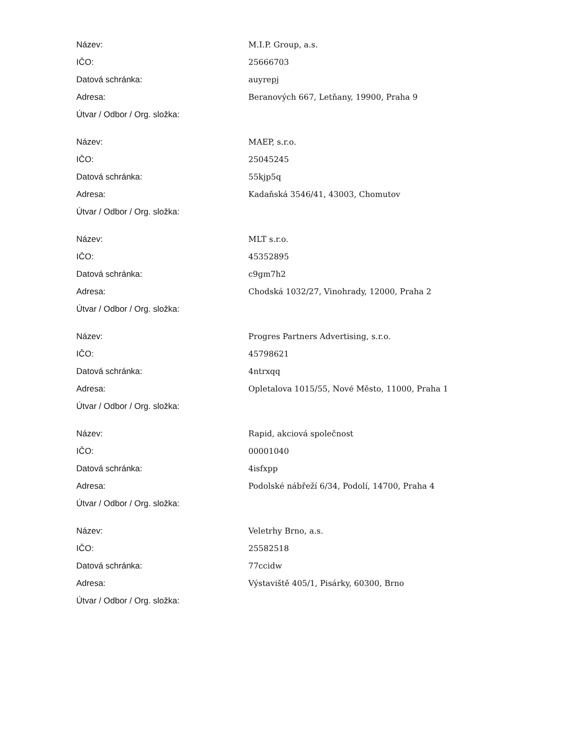| Název: | M.I.P. Group, a.s. |
| IČO: | 25666703 |
| Datová schránka: | auyrepj |
| Adresa: | Beranových 667, Letňany, 19900, Praha 9 |
| Útvar / Odbor / Org. složka: | |
| Název: | MAEP, s.r.o. |
| IČO: | 25045245 |
| Datová schránka: | 55kjp5q |
| Adresa: | Kadaňská 3546/41, 43003, Chomutov |
| Útvar / Odbor / Org. složka: | |
| Název: | MLT s.r.o. |
| IČO: | 45352895 |
| Datová schránka: | c9gm7h2 |
| Adresa: | Chodská 1032/27, Vinohrady, 12000, Praha 2 |
| Útvar / Odbor / Org. složka: | |
| Název: | Progres Partners Advertising, s.r.o. |
| IČO: | 45798621 |
| Datová schránka: | 4ntrxqq |
| Adresa: | Opletalova 1015/55, Nové Město, 11000, Praha 1 |
| Útvar / Odbor / Org. složka: | |
| Název: | Rapid, akciová společnost |
| IČO: | 00001040 |
| Datová schránka: | 4isfxpp |
| Adresa: | Podolské nábřeží 6/34, Podolí, 14700, Praha 4 |
| Útvar / Odbor / Org. složka: | |
| Název: | Veletrhy Brno, a.s. |
| IČO: | 25582518 |
| Datová schránka: | 77ccidw |
| Adresa: | Výstaviště 405/1, Pisárky, 60300, Brno |
| Útvar / Odbor / Org. složka: | |